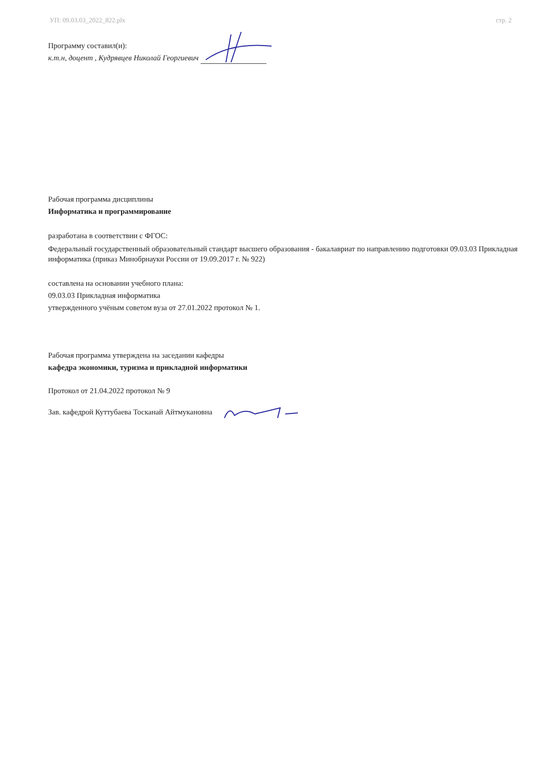УП: 09.03.03_2022_822.plx стр. 2
Программу составил(и):
к.т.н, доцент , Кудрявцев Николай Георгиевич
Рабочая программа дисциплины
Информатика и программирование
разработана в соответствии с ФГОС:
Федеральный государственный образовательный стандарт высшего образования - бакалавриат по направлению подготовки 09.03.03 Прикладная информатика (приказ Минобрнауки России от 19.09.2017 г. № 922)
составлена на основании учебного плана:
09.03.03 Прикладная информатика
утвержденного учёным советом вуза от 27.01.2022 протокол № 1.
Рабочая программа утверждена на заседании кафедры
кафедра экономики, туризма и прикладной информатики
Протокол от 21.04.2022 протокол № 9
Зав. кафедрой Куттубаева Тосканай Айтмукановна